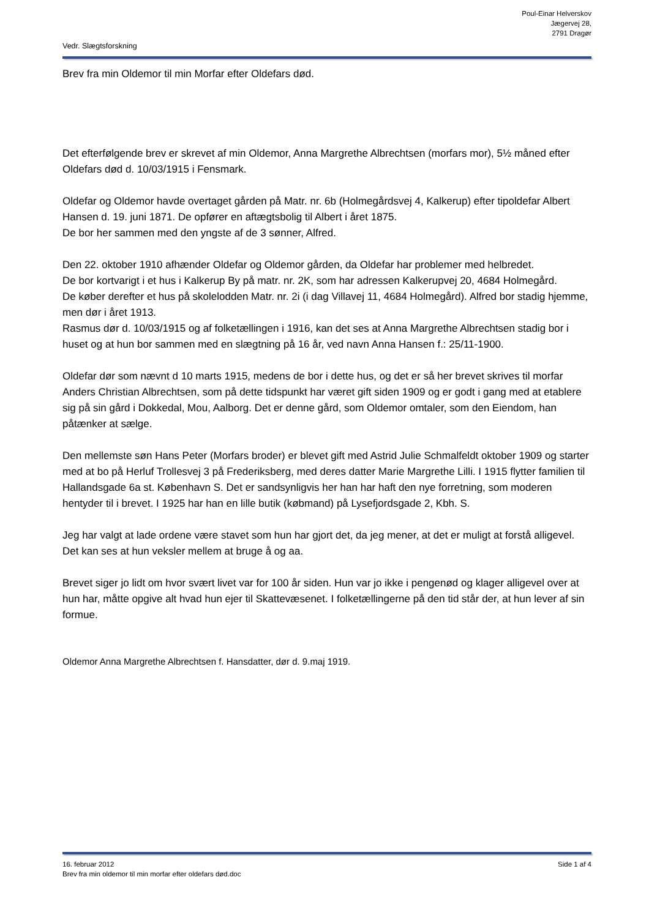Poul-Einar Helverskov
Jægervej 28,
2791 Dragør
Vedr. Slægtsforskning
Brev fra min Oldemor til min Morfar efter Oldefars død.
Det efterfølgende brev er skrevet af min Oldemor, Anna Margrethe Albrechtsen (morfars mor), 5½ måned efter Oldefars død d. 10/03/1915 i Fensmark.
Oldefar og Oldemor havde overtaget gården på Matr. nr. 6b (Holmegårdsvej 4, Kalkerup) efter tipoldefar Albert Hansen d. 19. juni 1871. De opfører en aftægtsbolig til Albert i året 1875.
De bor her sammen med den yngste af de 3 sønner, Alfred.
Den 22. oktober 1910 afhænder Oldefar og Oldemor gården, da Oldefar har problemer med helbredet.
De bor kortvarigt i et hus i Kalkerup By på matr. nr. 2K, som har adressen Kalkerupvej 20, 4684 Holmegård.
De køber derefter et hus på skolelodden Matr. nr. 2i (i dag Villavej 11, 4684 Holmegård). Alfred bor stadig hjemme, men dør i året 1913.
Rasmus dør d. 10/03/1915 og af folketællingen i 1916, kan det ses at Anna Margrethe Albrechtsen stadig bor i huset og at hun bor sammen med en slægtning på 16 år, ved navn Anna Hansen f.: 25/11-1900.
Oldefar dør som nævnt d 10 marts 1915, medens de bor i dette hus, og det er så her brevet skrives til morfar Anders Christian Albrechtsen, som på dette tidspunkt har været gift siden 1909 og er godt i gang med at etablere sig på sin gård i Dokkedal, Mou, Aalborg. Det er denne gård, som Oldemor omtaler, som den Eiendom, han påtænker at sælge.
Den mellemste søn Hans Peter (Morfars broder) er blevet gift med Astrid Julie Schmalfeldt oktober 1909 og starter med at bo på Herluf Trollesvej 3 på Frederiksberg, med deres datter Marie Margrethe Lilli. I 1915 flytter familien til Hallandsgade 6a st. København S. Det er sandsynligvis her han har haft den nye forretning, som moderen hentyder til i brevet. I 1925 har han en lille butik (købmand) på Lysefjordsgade 2, Kbh. S.
Jeg har valgt at lade ordene være stavet som hun har gjort det, da jeg mener, at det er muligt at forstå alligevel. Det kan ses at hun veksler mellem at bruge å og aa.
Brevet siger jo lidt om hvor svært livet var for 100 år siden. Hun var jo ikke i pengenød og klager alligevel over at hun har, måtte opgive alt hvad hun ejer til Skattevæsenet. I folketællingerne på den tid står der, at hun lever af sin formue.
Oldemor Anna Margrethe Albrechtsen f. Hansdatter, dør d. 9.maj 1919.
16. februar 2012 Side 1 af 4
Brev fra min oldemor til min morfar efter oldefars død.doc